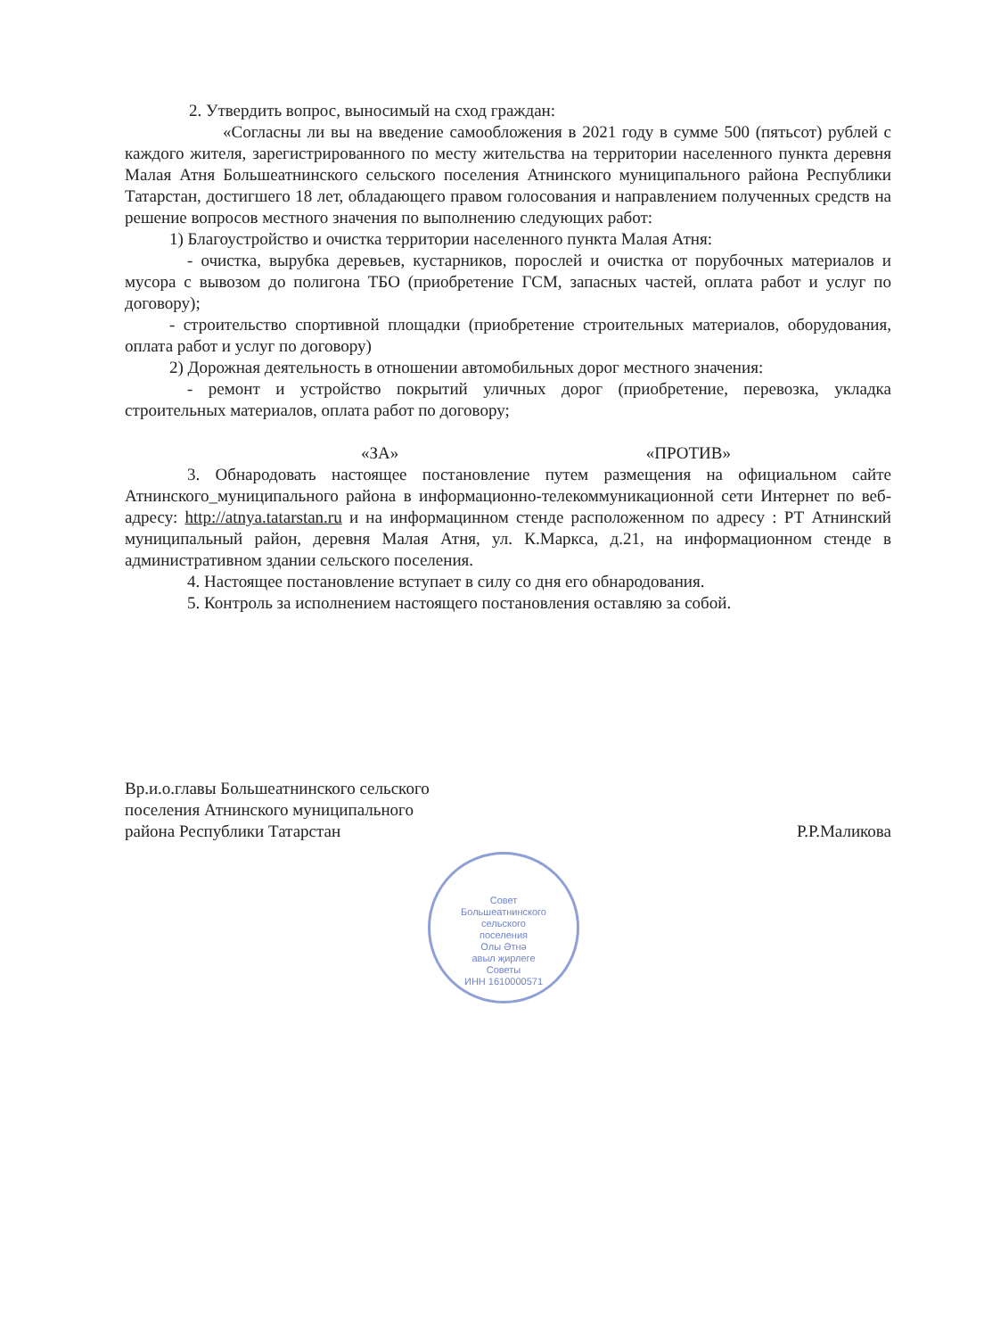2. Утвердить вопрос, выносимый на сход граждан:
«Согласны ли вы на введение самообложения в 2021 году в сумме 500 (пятьсот) рублей с каждого жителя, зарегистрированного по месту жительства на территории населенного пункта деревня Малая Атня Большеатнинского сельского поселения Атнинского муниципального района Республики Татарстан, достигшего 18 лет, обладающего правом голосования и направлением полученных средств на решение вопросов местного значения по выполнению следующих работ:
1) Благоустройство и очистка территории населенного пункта Малая Атня:
- очистка, вырубка деревьев, кустарников, порослей и очистка от порубочных материалов и мусора с вывозом до полигона ТБО (приобретение ГСМ, запасных частей, оплата работ и услуг по договору);
- строительство спортивной площадки (приобретение строительных материалов, оборудования, оплата работ и услуг по договору)
2) Дорожная деятельность в отношении автомобильных дорог местного значения:
- ремонт и устройство покрытий уличных дорог (приобретение, перевозка, укладка строительных материалов, оплата работ по договору;
«ЗА» «ПРОТИВ»
3. Обнародовать настоящее постановление путем размещения на официальном сайте Атнинского_муниципального района в информационно-телекоммуникационной сети Интернет по веб-адресу: http://atnya.tatarstan.ru и на информацинном стенде расположенном по адресу : РТ Атнинский муниципальный район, деревня Малая Атня, ул. К.Маркса, д.21, на информационном стенде в административном здании сельского поселения.
4. Настоящее постановление вступает в силу со дня его обнародования.
5. Контроль за исполнением настоящего постановления оставляю за собой.
Вр.и.о.главы Большеатнинского сельского
поселения Атнинского муниципального
района Республики Татарстан
Р.Р.Маликова
Совет
Большеатнинского
сельского
поселения
Олы Әтнә
авыл җирлеге
Советы
ИНН 1610000571